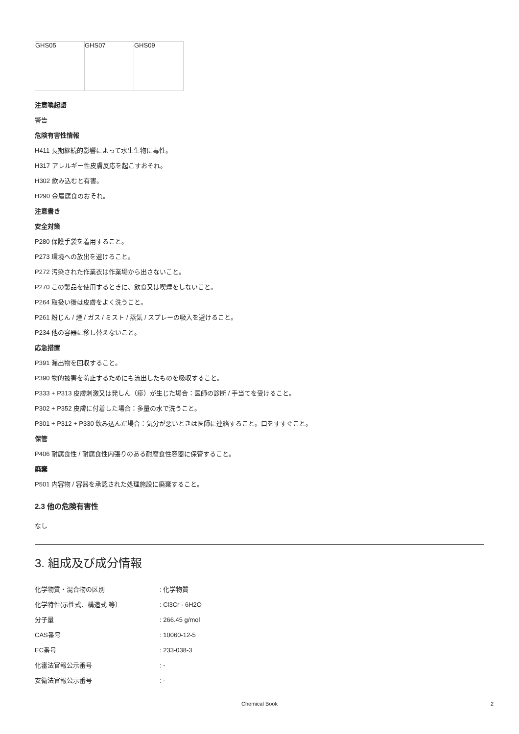| GHS05 | GHS07 | GHS09 |
注意喚起語
警告
危険有害性情報
H411 長期継続的影響によって水生生物に毒性。
H317 アレルギー性皮膚反応を起こすおそれ。
H302 飲み込むと有害。
H290 金属腐食のおそれ。
注意書き
安全対策
P280 保護手袋を着用すること。
P273 環境への放出を避けること。
P272 汚染された作業衣は作業場から出さないこと。
P270 この製品を使用するときに、飲食又は喫煙をしないこと。
P264 取扱い後は皮膚をよく洗うこと。
P261 粉じん / 煙 / ガス / ミスト / 蒸気 / スプレーの吸入を避けること。
P234 他の容器に移し替えないこと。
応急措置
P391 漏出物を回収すること。
P390 物的被害を防止するためにも流出したものを吸収すること。
P333 + P313 皮膚刺激又は発しん（疹）が生じた場合：医師の診断 / 手当てを受けること。
P302 + P352 皮膚に付着した場合：多量の水で洗うこと。
P301 + P312 + P330 飲み込んだ場合：気分が悪いときは医師に連絡すること。口をすすぐこと。
保管
P406 耐腐食性 / 耐腐食性内張りのある耐腐食性容器に保管すること。
廃棄
P501 内容物 / 容器を承認された処理施設に廃棄すること。
2.3 他の危険有害性
なし
3. 組成及び成分情報
| 化学物質・混合物の区別 | : 化学物質 |
| 化学特性(示性式、構造式 等） | : Cl3Cr · 6H2O |
| 分子量 | : 266.45 g/mol |
| CAS番号 | : 10060-12-5 |
| EC番号 | : 233-038-3 |
| 化審法官報公示番号 | : - |
| 安衛法官報公示番号 | : - |
Chemical Book 2